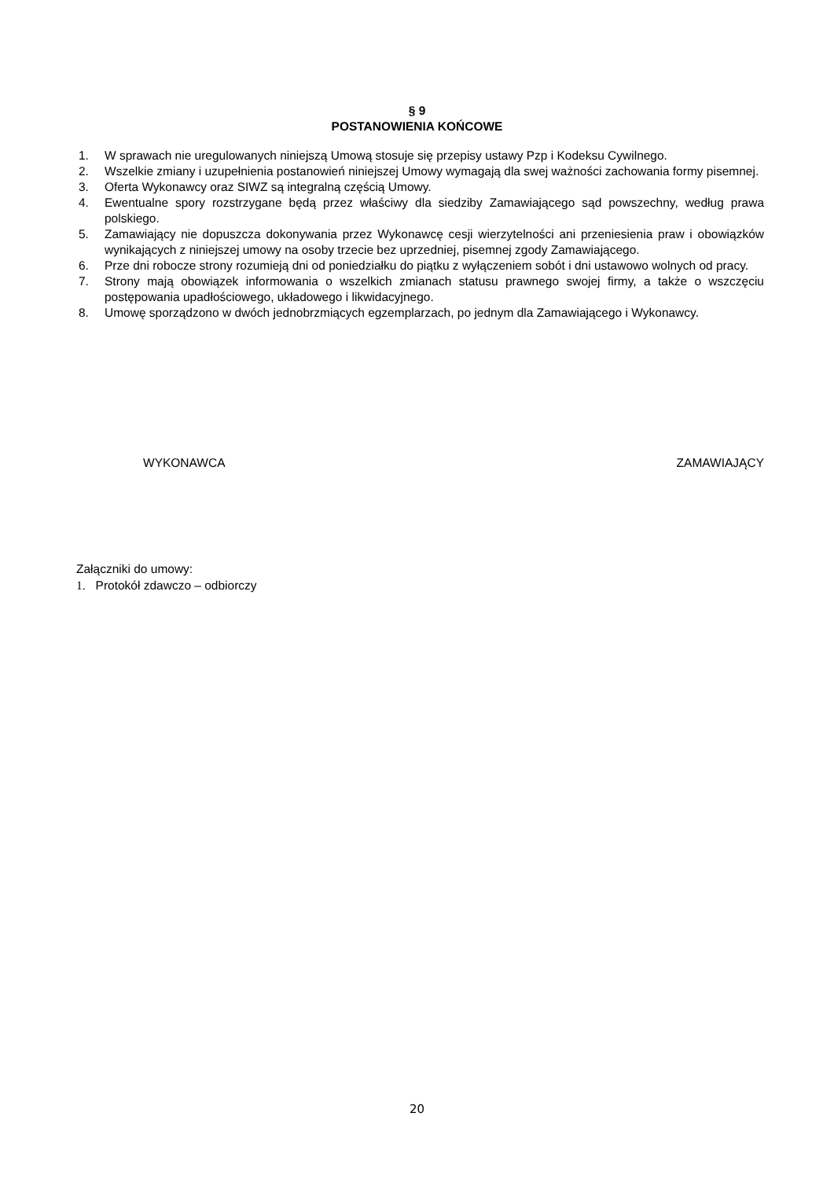§ 9
POSTANOWIENIA KOŃCOWE
1. W sprawach nie uregulowanych niniejszą Umową stosuje się przepisy ustawy Pzp i Kodeksu Cywilnego.
2. Wszelkie zmiany i uzupełnienia postanowień niniejszej Umowy wymagają dla swej ważności zachowania formy pisemnej.
3. Oferta Wykonawcy oraz SIWZ są integralną częścią Umowy.
4. Ewentualne spory rozstrzygane będą przez właściwy dla siedziby Zamawiającego sąd powszechny, według prawa polskiego.
5. Zamawiający nie dopuszcza dokonywania przez Wykonawcę cesji wierzytelności ani przeniesienia praw i obowiązków wynikających z niniejszej umowy na osoby trzecie bez uprzedniej, pisemnej zgody Zamawiającego.
6. Prze dni robocze strony rozumieją dni od poniedziałku do piątku z wyłączeniem sobót i dni ustawowo wolnych od pracy.
7. Strony mają obowiązek informowania o wszelkich zmianach statusu prawnego swojej firmy, a także o wszczęciu postępowania upadłościowego, układowego i likwidacyjnego.
8. Umowę sporządzono w dwóch jednobrzmiących egzemplarzach, po jednym dla Zamawiającego i Wykonawcy.
WYKONAWCA ZAMAWIAJĄCY
Załączniki do umowy:
1. Protokół zdawczo – odbiorczy
20